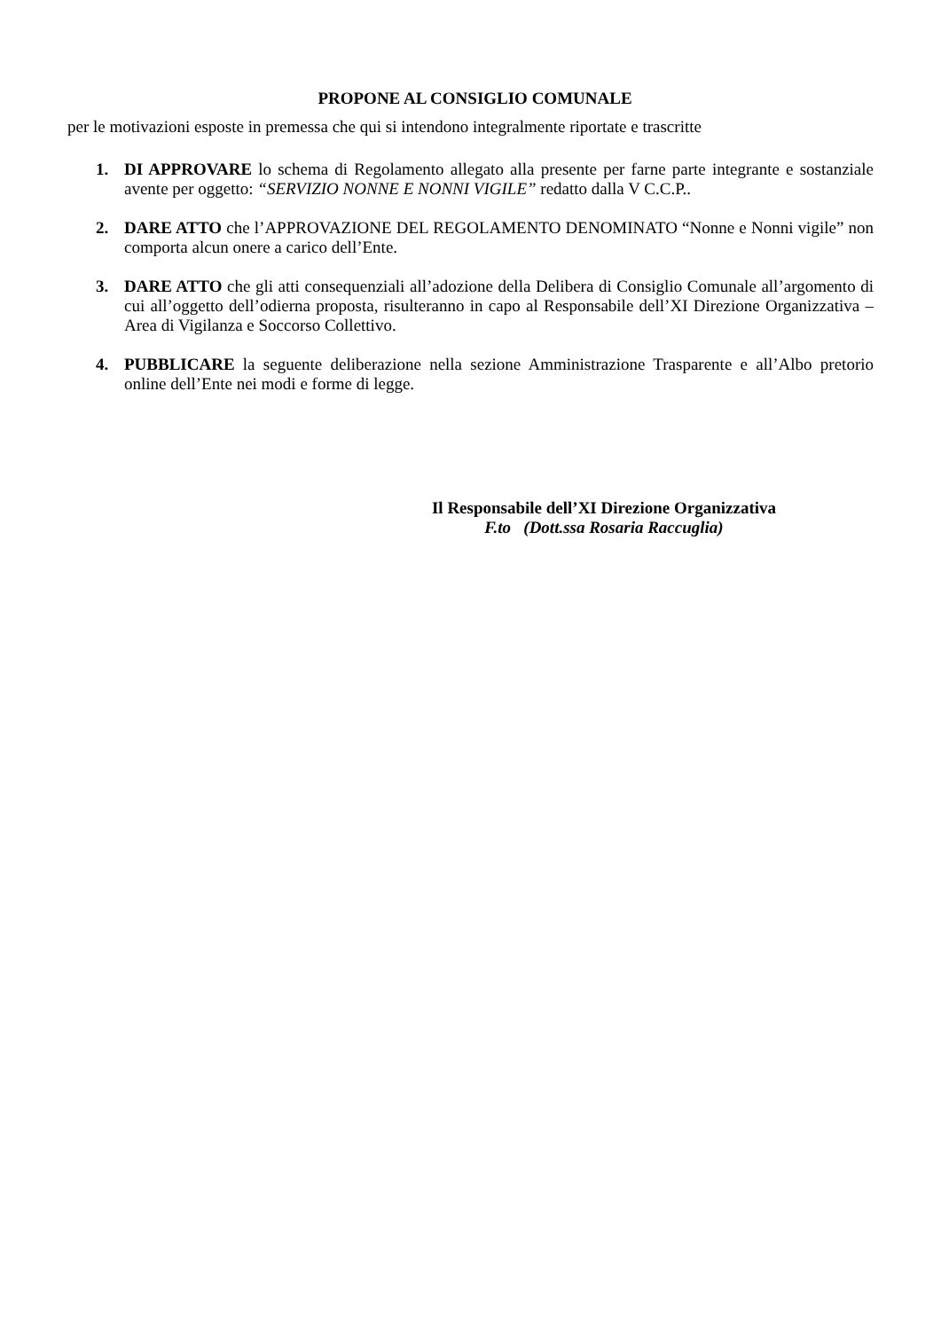PROPONE AL CONSIGLIO COMUNALE
per le motivazioni esposte in premessa che qui si intendono integralmente riportate e trascritte
1. DI APPROVARE lo schema di Regolamento allegato alla presente per farne parte integrante e sostanziale avente per oggetto: “SERVIZIO NONNE E NONNI VIGILE” redatto dalla V C.C.P..
2. DARE ATTO che l’APPROVAZIONE DEL REGOLAMENTO DENOMINATO “Nonne e Nonni vigile” non comporta alcun onere a carico dell’Ente.
3. DARE ATTO che gli atti consequenziali all’adozione della Delibera di Consiglio Comunale all’argomento di cui all’oggetto dell’odierna proposta, risulteranno in capo al Responsabile dell’XI Direzione Organizzativa – Area di Vigilanza e Soccorso Collettivo.
4. PUBBLICARE la seguente deliberazione nella sezione Amministrazione Trasparente e all’Albo pretorio online dell’Ente nei modi e forme di legge.
Il Responsabile dell’XI Direzione Organizzativa
F.to (Dott.ssa Rosaria Raccuglia)